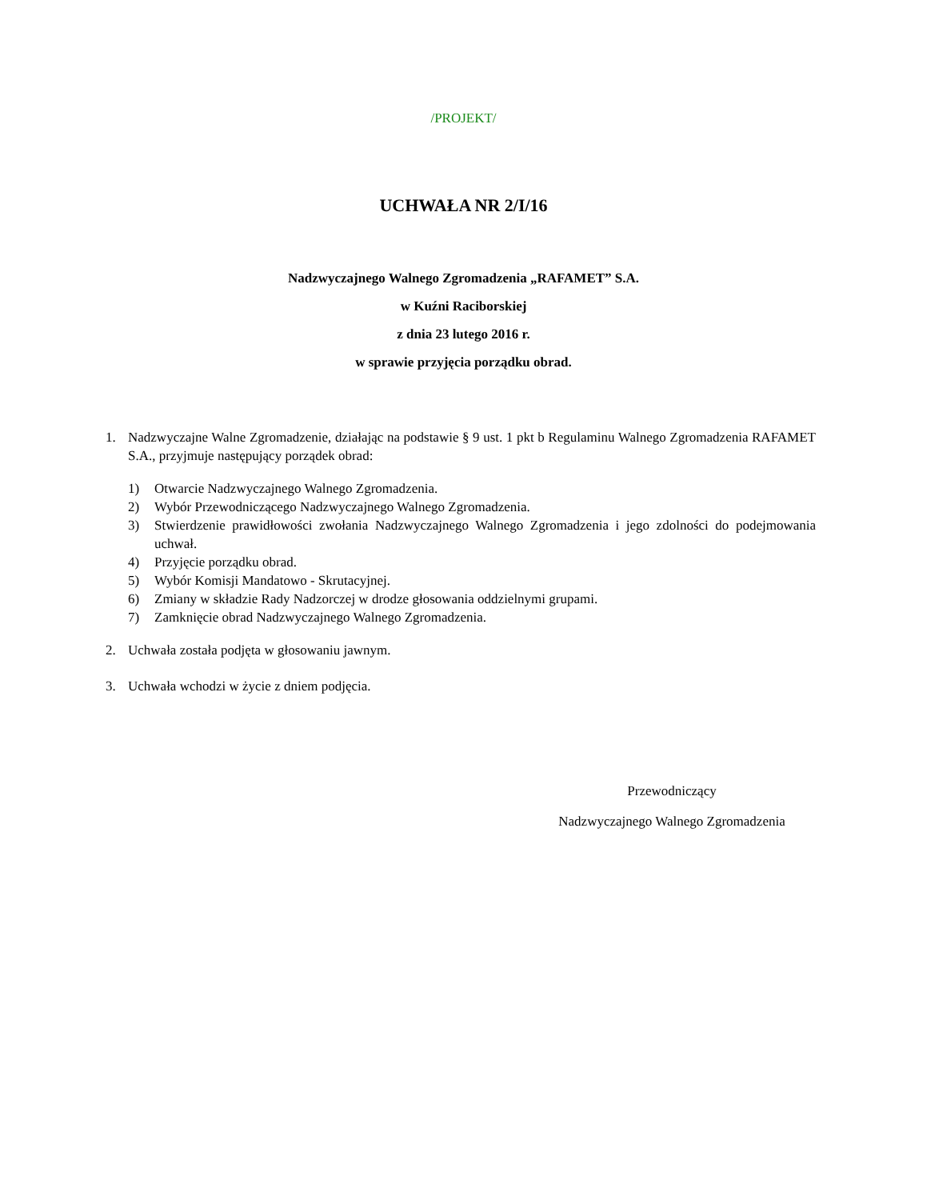/PROJEKT/
UCHWAŁA NR 2/I/16
Nadzwyczajnego Walnego Zgromadzenia „RAFAMET” S.A.
w Kuźni Raciborskiej
z dnia 23 lutego 2016 r.
w sprawie przyjęcia porządku obrad.
1. Nadzwyczajne Walne Zgromadzenie, działając na podstawie § 9 ust. 1 pkt b Regulaminu Walnego Zgromadzenia RAFAMET S.A., przyjmuje następujący porządek obrad:
1) Otwarcie Nadzwyczajnego Walnego Zgromadzenia.
2) Wybór Przewodniczącego Nadzwyczajnego Walnego Zgromadzenia.
3) Stwierdzenie prawidłowości zwołania Nadzwyczajnego Walnego Zgromadzenia i jego zdolności do podejmowania uchwał.
4) Przyjęcie porządku obrad.
5) Wybór Komisji Mandatowo - Skrutacyjnej.
6) Zmiany w składzie Rady Nadzorczej w drodze głosowania oddzielnymi grupami.
7) Zamknięcie obrad Nadzwyczajnego Walnego Zgromadzenia.
2. Uchwała została podjęta w głosowaniu jawnym.
3. Uchwała wchodzi w życie z dniem podjęcia.
Przewodniczący
Nadzwyczajnego Walnego Zgromadzenia